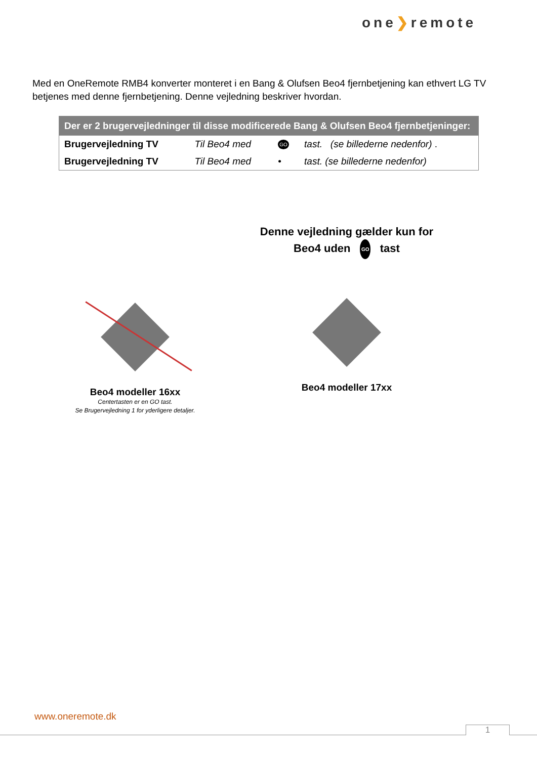one❯remote
Med en OneRemote RMB4 konverter monteret i en Bang & Olufsen Beo4 fjernbetjening kan ethvert LG TV betjenes med denne fjernbetjening. Denne vejledning beskriver hvordan.
| Der er 2 brugervejledninger til disse modificerede Bang & Olufsen Beo4 fjernbetjeninger: | | | |
| --- | --- | --- | --- |
| Brugervejledning TV | Til Beo4 med | GO | tast. (se billederne nedenfor) . |
| Brugervejledning TV | Til Beo4 med | • | tast. (se billederne nedenfor) |
Denne vejledning gælder kun for
Beo4 uden GO tast
Beo4 modeller 16xx
Centertasten er en GO tast.
Se Brugervejledning 1 for yderligere detaljer.
Beo4 modeller 17xx
www.oneremote.dk
1